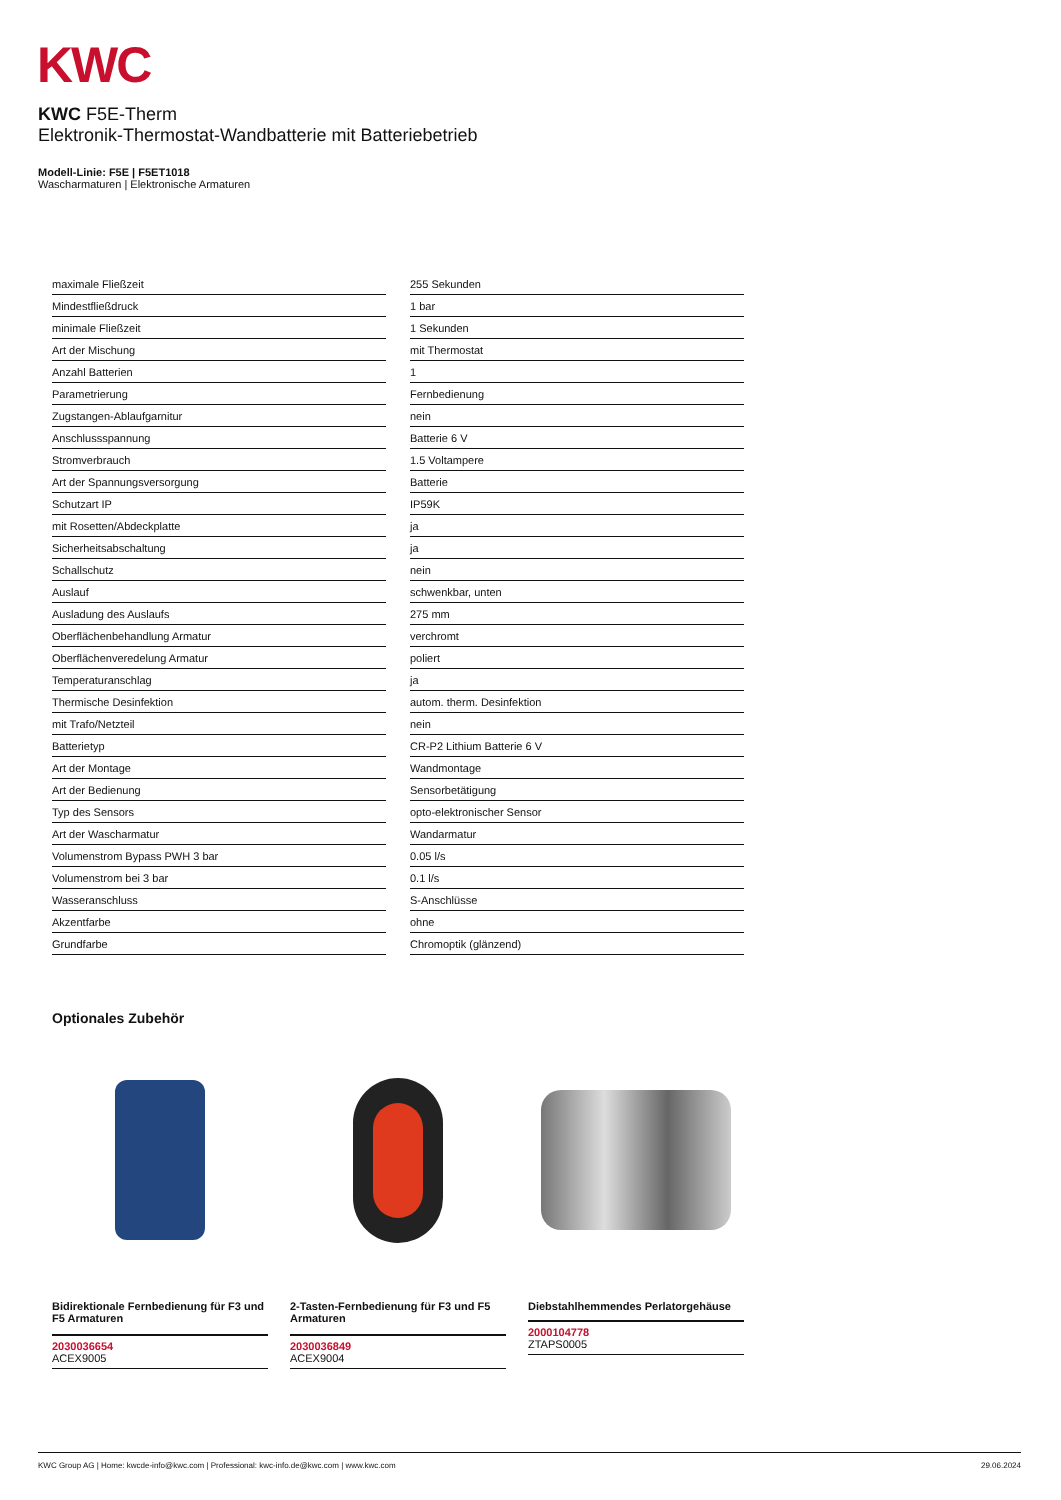KWC
KWC F5E-Therm
Elektronik-Thermostat-Wandbatterie mit Batteriebetrieb
Modell-Linie: F5E | F5ET1018
Wascharmaturen | Elektronische Armaturen
| maximale Fließzeit | 255 Sekunden |
| Mindestfließdruck | 1 bar |
| minimale Fließzeit | 1 Sekunden |
| Art der Mischung | mit Thermostat |
| Anzahl Batterien | 1 |
| Parametrierung | Fernbedienung |
| Zugstangen-Ablaufgarnitur | nein |
| Anschlussspannung | Batterie 6 V |
| Stromverbrauch | 1.5 Voltampere |
| Art der Spannungsversorgung | Batterie |
| Schutzart IP | IP59K |
| mit Rosetten/Abdeckplatte | ja |
| Sicherheitsabschaltung | ja |
| Schallschutz | nein |
| Auslauf | schwenkbar, unten |
| Ausladung des Auslaufs | 275 mm |
| Oberflächenbehandlung Armatur | verchromt |
| Oberflächenveredelung Armatur | poliert |
| Temperaturanschlag | ja |
| Thermische Desinfektion | autom. therm. Desinfektion |
| mit Trafo/Netzteil | nein |
| Batterietyp | CR-P2 Lithium Batterie 6 V |
| Art der Montage | Wandmontage |
| Art der Bedienung | Sensorbetätigung |
| Typ des Sensors | opto-elektronischer Sensor |
| Art der Wascharmatur | Wandarmatur |
| Volumenstrom Bypass PWH 3 bar | 0.05 l/s |
| Volumenstrom bei 3 bar | 0.1 l/s |
| Wasseranschluss | S-Anschlüsse |
| Akzentfarbe | ohne |
| Grundfarbe | Chromoptik (glänzend) |
Optionales Zubehör
Bidirektionale Fernbedienung für F3 und F5 Armaturen
2030036654
ACEX9005
2-Tasten-Fernbedienung für F3 und F5 Armaturen
2030036849
ACEX9004
Diebstahlhemmendes Perlatorgehäuse
2000104778
ZTAPS0005
KWC Group AG | Home: kwcde-info@kwc.com | Professional: kwc-info.de@kwc.com | www.kwc.com 29.06.2024